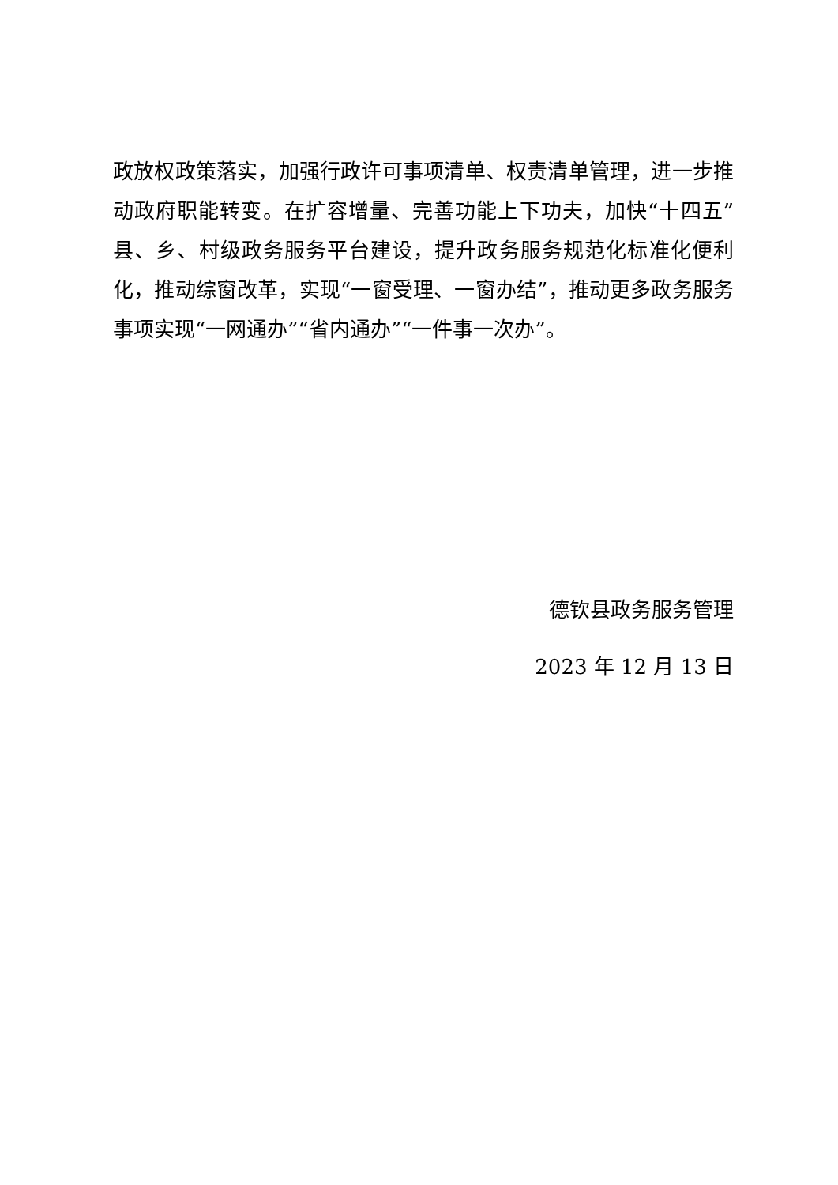政放权政策落实，加强行政许可事项清单、权责清单管理，进一步推动政府职能转变。在扩容增量、完善功能上下功夫，加快“十四五”县、乡、村级政务服务平台建设，提升政务服务规范化标准化便利化，推动综窗改革，实现“一窗受理、一窗办结”，推动更多政务服务事项实现“一网通办”“省内通办”“一件事一次办”。
德钦县政务服务管理
2023 年 12 月 13 日